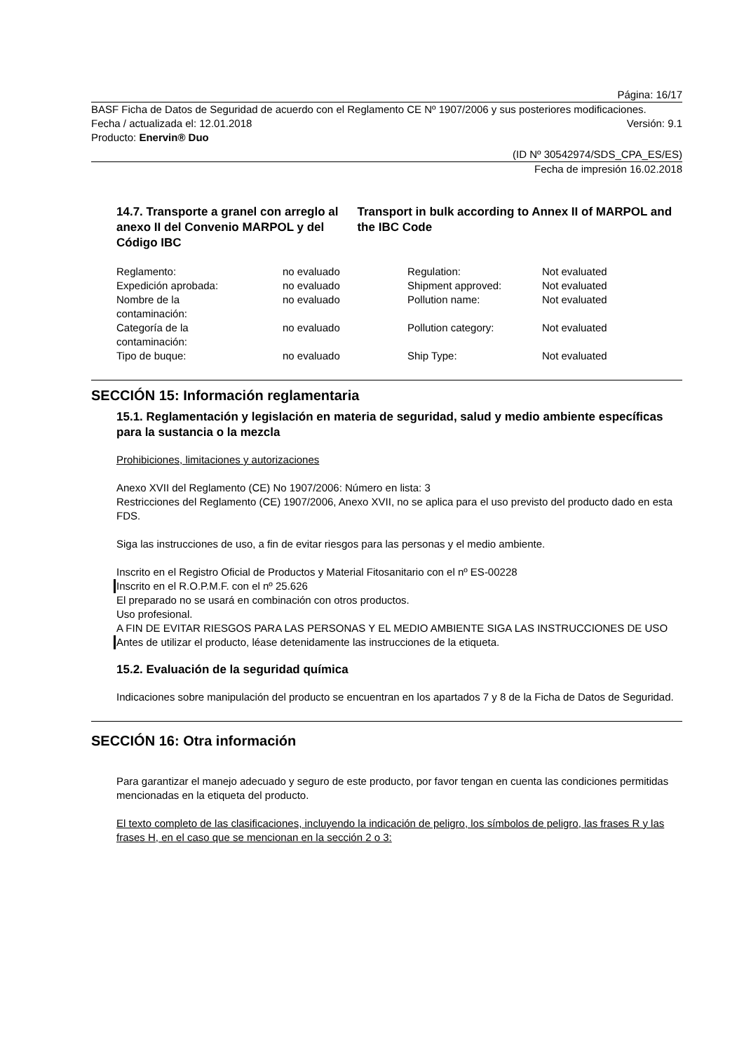Página: 16/17
BASF Ficha de Datos de Seguridad de acuerdo con el Reglamento CE Nº 1907/2006 y sus posteriores modificaciones.
Fecha / actualizada el: 12.01.2018 Versión: 9.1
Producto: Enervin® Duo
(ID Nº 30542974/SDS_CPA_ES/ES)
Fecha de impresión 16.02.2018
14.7. Transporte a granel con arreglo al anexo II del Convenio MARPOL y del Código IBC
Transport in bulk according to Annex II of MARPOL and the IBC Code
| Reglamento: | no evaluado | Regulation: | Not evaluated |
| Expedición aprobada: | no evaluado | Shipment approved: | Not evaluated |
| Nombre de la contaminación: | no evaluado | Pollution name: | Not evaluated |
| Categoría de la contaminación: | no evaluado | Pollution category: | Not evaluated |
| Tipo de buque: | no evaluado | Ship Type: | Not evaluated |
SECCIÓN 15: Información reglamentaria
15.1. Reglamentación y legislación en materia de seguridad, salud y medio ambiente específicas para la sustancia o la mezcla
Prohibiciones, limitaciones y autorizaciones
Anexo XVII del Reglamento (CE) No 1907/2006: Número en lista: 3
Restricciones del Reglamento (CE) 1907/2006, Anexo XVII, no se aplica para el uso previsto del producto dado en esta FDS.
Siga las instrucciones de uso, a fin de evitar riesgos para las personas y el medio ambiente.
Inscrito en el Registro Oficial de Productos y Material Fitosanitario con el nº ES-00228
Inscrito en el R.O.P.M.F. con el nº 25.626
El preparado no se usará en combinación con otros productos.
Uso profesional.
A FIN DE EVITAR RIESGOS PARA LAS PERSONAS Y EL MEDIO AMBIENTE SIGA LAS INSTRUCCIONES DE USO
Antes de utilizar el producto, léase detenidamente las instrucciones de la etiqueta.
15.2. Evaluación de la seguridad química
Indicaciones sobre manipulación del producto se encuentran en los apartados 7 y 8 de la Ficha de Datos de Seguridad.
SECCIÓN 16: Otra información
Para garantizar el manejo adecuado y seguro de este producto, por favor tengan en cuenta las condiciones permitidas mencionadas en la etiqueta del producto.
El texto completo de las clasificaciones, incluyendo la indicación de peligro, los símbolos de peligro, las frases R y las frases H, en el caso que se mencionan en la sección 2 o 3: